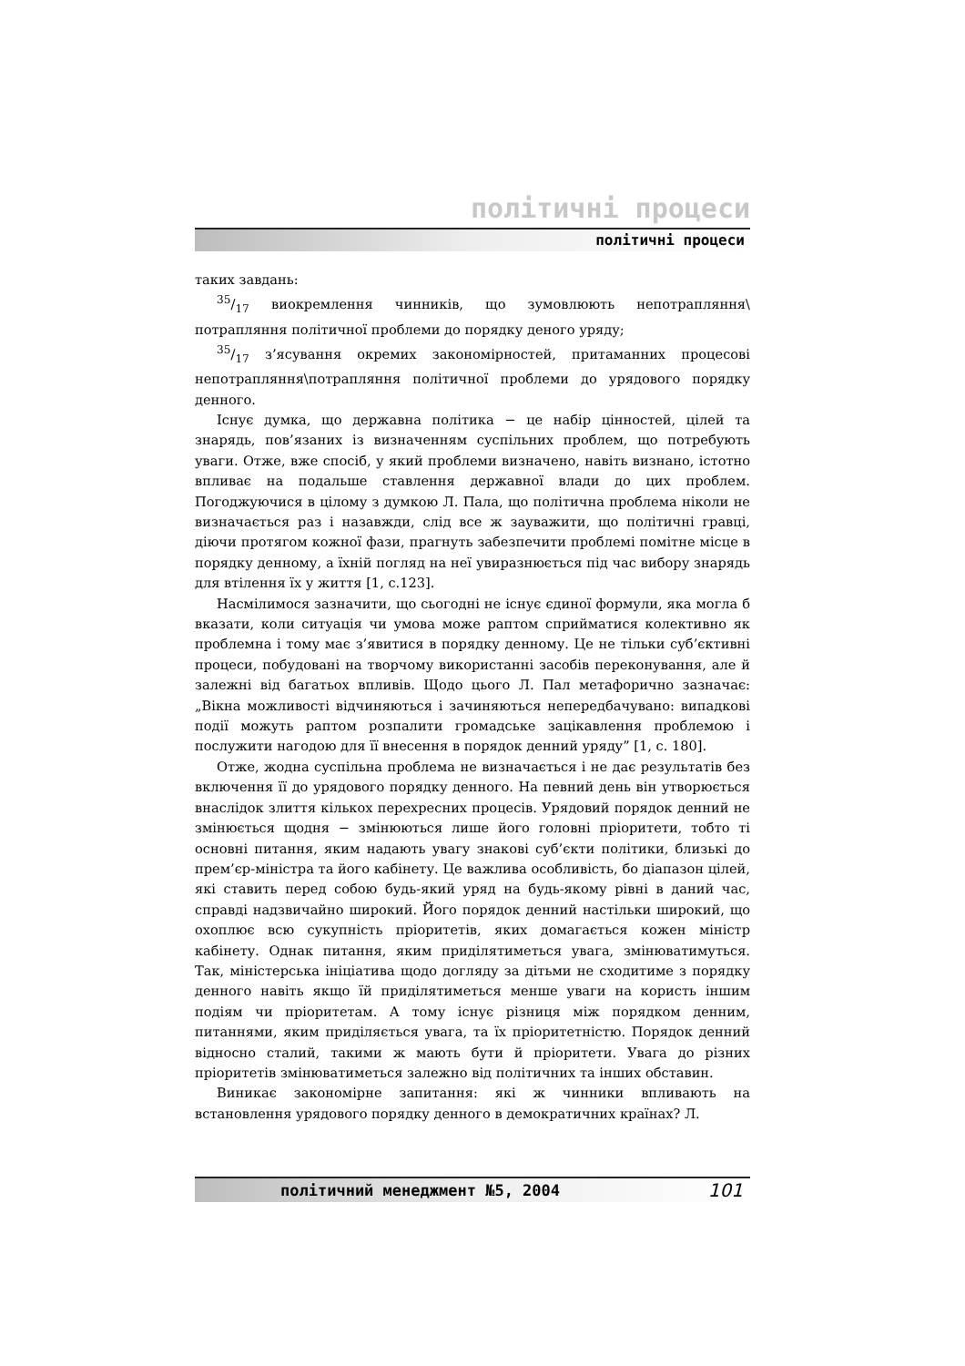політичні процеси
політичні процеси
таких завдань:
35/17 виокремлення чинників, що зумовлюють непотрапляння\ потрапляння політичної проблеми до порядку деного уряду;
35/17 з’ясування окремих закономірностей, притаманних процесові непотрапляння\потрапляння політичної проблеми до урядового порядку денного.
Існує думка, що державна політика − це набір цінностей, цілей та знарядь, пов’язаних із визначенням суспільних проблем, що потребують уваги. Отже, вже спосіб, у який проблеми визначено, навіть визнано, істотно впливає на подальше ставлення державної влади до цих проблем. Погоджуючися в цілому з думкою Л. Пала, що політична проблема ніколи не визначається раз і назавжди, слід все ж зауважити, що політичні гравці, діючи протягом кожної фази, прагнуть забезпечити проблемі помітне місце в порядку денному, а їхній погляд на неї увиразнюється під час вибору знарядь для втілення їх у життя [1, с.123].
Насмілимося зазначити, що сьогодні не існує єдиної формули, яка могла б вказати, коли ситуація чи умова може раптом сприйматися колективно як проблемна і тому має з’явитися в порядку денному. Це не тільки суб’єктивні процеси, побудовані на творчому використанні засобів переконування, але й залежні від багатьох впливів. Щодо цього Л. Пал метафорично зазначає: „Вікна можливості відчиняються і зачиняються непередбачувано: випадкові події можуть раптом розпалити громадське зацікавлення проблемою і послужити нагодою для її внесення в порядок денний уряду” [1, с. 180].
Отже, жодна суспільна проблема не визначається і не дає результатів без включення її до урядового порядку денного. На певний день він утворюється внаслідок злиття кількох перехресних процесів. Урядовий порядок денний не змінюється щодня − змінюються лише його головні пріоритети, тобто ті основні питання, яким надають увагу знакові суб’єкти політики, близькі до прем’єр-міністра та його кабінету. Це важлива особливість, бо діапазон цілей, які ставить перед собою будь-який уряд на будь-якому рівні в даний час, справді надзвичайно широкий. Його порядок денний настільки широкий, що охоплює всю сукупність пріоритетів, яких домагається кожен міністр кабінету. Однак питання, яким приділятиметься увага, змінюватимуться. Так, міністерська ініціатива щодо догляду за дітьми не сходитиме з порядку денного навіть якщо їй приділятиметься менше уваги на користь іншим подіям чи пріоритетам. А тому існує різниця між порядком денним, питаннями, яким приділяється увага, та їх пріоритетністю. Порядок денний відносно сталий, такими ж мають бути й пріоритети. Увага до різних пріоритетів змінюватиметься залежно від політичних та інших обставин.
Виникає закономірне запитання: які ж чинники впливають на встановлення урядового порядку денного в демократичних країнах? Л.
політичний менеджмент №5, 2004 101